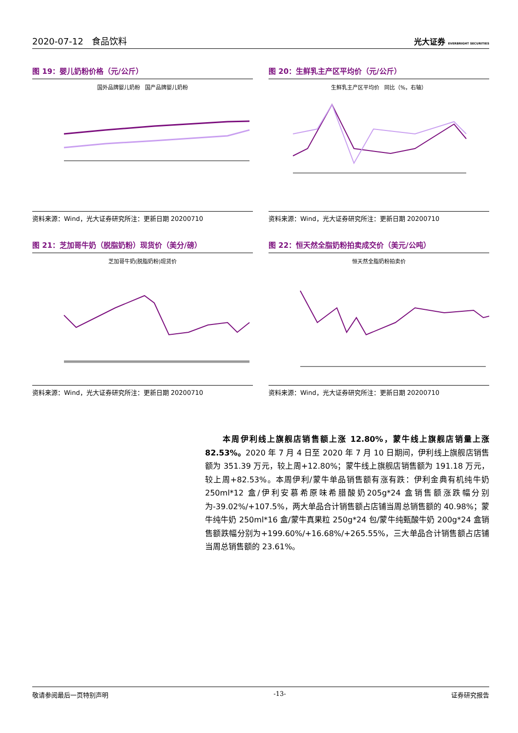2020-07-12 食品饮料 光大证券 EVERBRIGHT SECURITIES
图 19：婴儿奶粉价格（元/公斤）
国外品牌婴儿奶粉 国产品牌婴儿奶粉
资料来源：Wind，光大证券研究所注：更新日期 20200710
图 20：生鲜乳主产区平均价（元/公斤）
生鲜乳主产区平均价 同比（%，右轴）
资料来源：Wind，光大证券研究所注：更新日期 20200710
图 21：芝加哥牛奶（脱脂奶粉）现货价（美分/磅）
芝加哥牛奶(脱脂奶粉)现货价
资料来源：Wind，光大证券研究所注：更新日期 20200710
图 22：恒天然全脂奶粉拍卖成交价（美元/公吨）
恒天然全脂奶粉拍卖价
资料来源：Wind，光大证券研究所注：更新日期 20200710
　　本周伊利线上旗舰店销售额上涨 12.80%，蒙牛线上旗舰店销量上涨 82.53%。2020 年 7 月 4 日至 2020 年 7 月 10 日期间，伊利线上旗舰店销售额为 351.39 万元，较上周+12.80%；蒙牛线上旗舰店销售额为 191.18 万元，较上周+82.53%。本周伊利/蒙牛单品销售额有涨有跌：伊利金典有机纯牛奶250ml*12 盒/伊利安慕希原味希腊酸奶205g*24 盒销售额涨跌幅分别为-39.02%/+107.5%，两大单品合计销售额占店铺当周总销售额的 40.98%；蒙牛纯牛奶 250ml*16 盒/蒙牛真果粒 250g*24 包/蒙牛纯甄酸牛奶 200g*24 盒销售额跌幅分别为+199.60%/+16.68%/+265.55%，三大单品合计销售额占店铺当周总销售额的 23.61%。
敬请参阅最后一页特别声明 -13- 证券研究报告